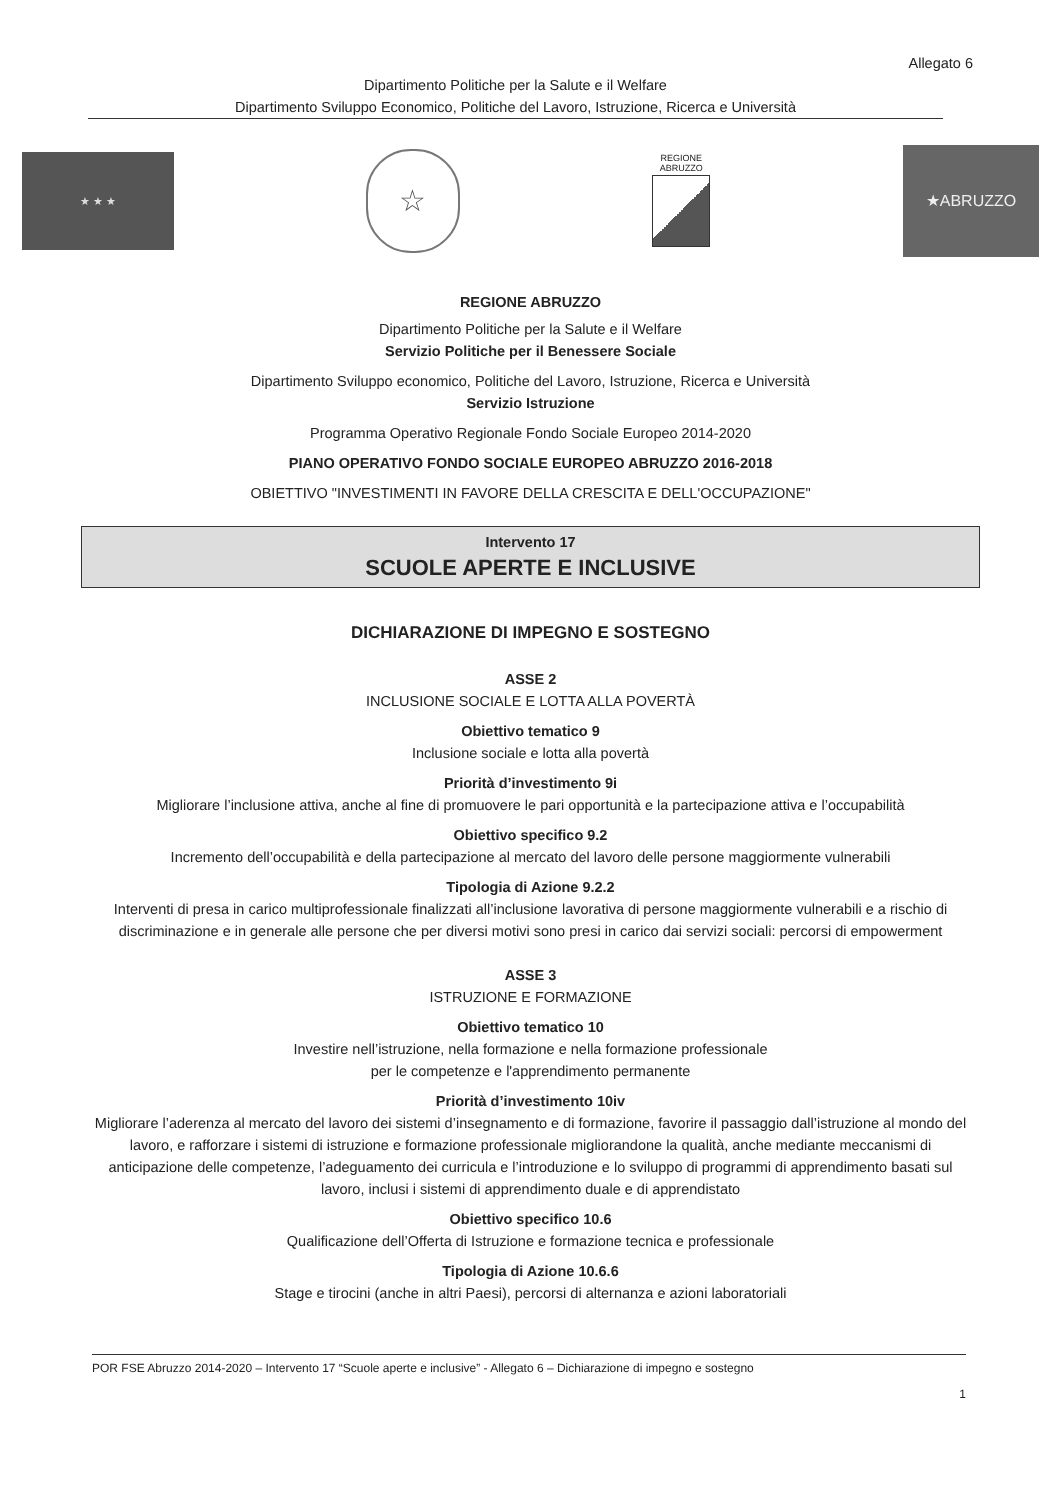Allegato 6
Dipartimento Politiche per la Salute e il Welfare
Dipartimento Sviluppo Economico, Politiche del Lavoro, Istruzione, Ricerca e Università
★ ★ ★
☆
REGIONE
ABRUZZO
★ABRUZZO
REGIONE ABRUZZO
Dipartimento Politiche per la Salute e il Welfare
Servizio Politiche per il Benessere Sociale
Dipartimento Sviluppo economico, Politiche del Lavoro, Istruzione, Ricerca e Università
Servizio Istruzione
Programma Operativo Regionale Fondo Sociale Europeo 2014-2020
PIANO OPERATIVO FONDO SOCIALE EUROPEO ABRUZZO 2016-2018
OBIETTIVO "INVESTIMENTI IN FAVORE DELLA CRESCITA E DELL'OCCUPAZIONE"
Intervento 17
SCUOLE APERTE E INCLUSIVE
DICHIARAZIONE DI IMPEGNO E SOSTEGNO
ASSE 2
INCLUSIONE SOCIALE E LOTTA ALLA POVERTÀ
Obiettivo tematico 9
Inclusione sociale e lotta alla povertà
Priorità d’investimento 9i
Migliorare l’inclusione attiva, anche al fine di promuovere le pari opportunità e la partecipazione attiva e l’occupabilità
Obiettivo specifico 9.2
Incremento dell’occupabilità e della partecipazione al mercato del lavoro delle persone maggiormente vulnerabili
Tipologia di Azione 9.2.2
Interventi di presa in carico multiprofessionale finalizzati all’inclusione lavorativa di persone maggiormente vulnerabili e a rischio di discriminazione e in generale alle persone che per diversi motivi sono presi in carico dai servizi sociali: percorsi di empowerment
ASSE 3
ISTRUZIONE E FORMAZIONE
Obiettivo tematico 10
Investire nell’istruzione, nella formazione e nella formazione professionale
per le competenze e l'apprendimento permanente
Priorità d’investimento 10iv
Migliorare l’aderenza al mercato del lavoro dei sistemi d’insegnamento e di formazione, favorire il passaggio dall’istruzione al mondo del lavoro, e rafforzare i sistemi di istruzione e formazione professionale migliorandone la qualità, anche mediante meccanismi di anticipazione delle competenze, l’adeguamento dei curricula e l’introduzione e lo sviluppo di programmi di apprendimento basati sul lavoro, inclusi i sistemi di apprendimento duale e di apprendistato
Obiettivo specifico 10.6
Qualificazione dell’Offerta di Istruzione e formazione tecnica e professionale
Tipologia di Azione 10.6.6
Stage e tirocini (anche in altri Paesi), percorsi di alternanza e azioni laboratoriali
POR FSE Abruzzo 2014-2020 – Intervento 17 “Scuole aperte e inclusive” - Allegato 6 – Dichiarazione di impegno e sostegno
1